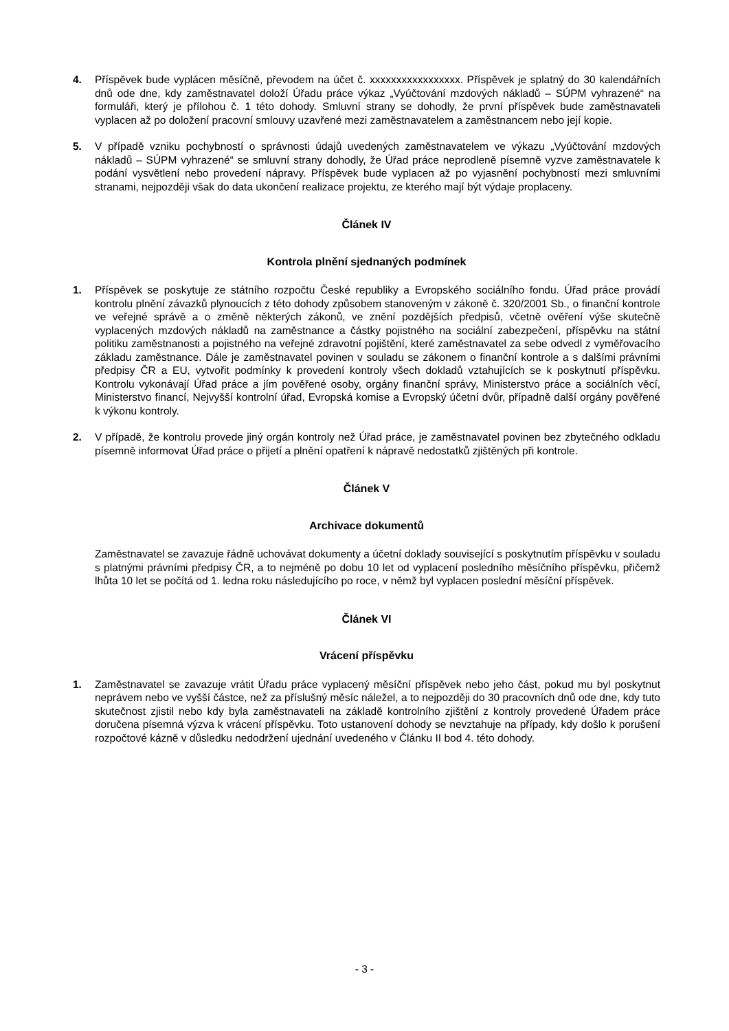4. Příspěvek bude vyplácen měsíčně, převodem na účet č. xxxxxxxxxxxxxxxxx. Příspěvek je splatný do 30 kalendářních dnů ode dne, kdy zaměstnavatel doloží Úřadu práce výkaz „Vyúčtování mzdových nákladů – SÚPM vyhrazené“ na formuláři, který je přílohou č. 1 této dohody. Smluvní strany se dohodly, že první příspěvek bude zaměstnavateli vyplacen až po doložení pracovní smlouvy uzavřené mezi zaměstnavatelem a zaměstnancem nebo její kopie.
5. V případě vzniku pochybností o správnosti údajů uvedených zaměstnavatelem ve výkazu „Vyúčtování mzdových nákladů – SÚPM vyhrazené“ se smluvní strany dohodly, že Úřad práce neprodleně písemně vyzve zaměstnavatele k podání vysvětlení nebo provedení nápravy. Příspěvek bude vyplacen až po vyjasnění pochybností mezi smluvními stranami, nejpozději však do data ukončení realizace projektu, ze kterého mají být výdaje proplaceny.
Článek IV
Kontrola plnění sjednaných podmínek
1. Příspěvek se poskytuje ze státního rozpočtu České republiky a Evropského sociálního fondu. Úřad práce provádí kontrolu plnění závazků plynoucích z této dohody způsobem stanoveným v zákoně č. 320/2001 Sb., o finanční kontrole ve veřejné správě a o změně některých zákonů, ve znění pozdějších předpisů, včetně ověření výše skutečně vyplacených mzdových nákladů na zaměstnance a částky pojistného na sociální zabezpečení, příspěvku na státní politiku zaměstnanosti a pojistného na veřejné zdravotní pojištění, které zaměstnavatel za sebe odvedl z vyměřovacího základu zaměstnance. Dále je zaměstnavatel povinen v souladu se zákonem o finanční kontrole a s dalšími právními předpisy ČR a EU, vytvořit podmínky k provedení kontroly všech dokladů vztahujících se k poskytnutí příspěvku. Kontrolu vykonávají Úřad práce a jím pověřené osoby, orgány finanční správy, Ministerstvo práce a sociálních věcí, Ministerstvo financí, Nejvyšší kontrolní úřad, Evropská komise a Evropský účetní dvůr, případně další orgány pověřené k výkonu kontroly.
2. V případě, že kontrolu provede jiný orgán kontroly než Úřad práce, je zaměstnavatel povinen bez zbytečného odkladu písemně informovat Úřad práce o přijetí a plnění opatření k nápravě nedostatků zjištěných při kontrole.
Článek V
Archivace dokumentů
Zaměstnavatel se zavazuje řádně uchovávat dokumenty a účetní doklady související s poskytnutím příspěvku v souladu s platnými právními předpisy ČR, a to nejméně po dobu 10 let od vyplacení posledního měsíčního příspěvku, přičemž lhůta 10 let se počítá od 1. ledna roku následujícího po roce, v němž byl vyplacen poslední měsíční příspěvek.
Článek VI
Vrácení příspěvku
1. Zaměstnavatel se zavazuje vrátit Úřadu práce vyplacený měsíční příspěvek nebo jeho část, pokud mu byl poskytnut neprávem nebo ve vyšší částce, než za příslušný měsíc náležel, a to nejpozději do 30 pracovních dnů ode dne, kdy tuto skutečnost zjistil nebo kdy byla zaměstnavateli na základě kontrolního zjištění z kontroly provedené Úřadem práce doručena písemná výzva k vrácení příspěvku. Toto ustanovení dohody se nevztahuje na případy, kdy došlo k porušení rozpočtové kázně v důsledku nedodržení ujednání uvedeného v Článku II bod 4. této dohody.
- 3 -